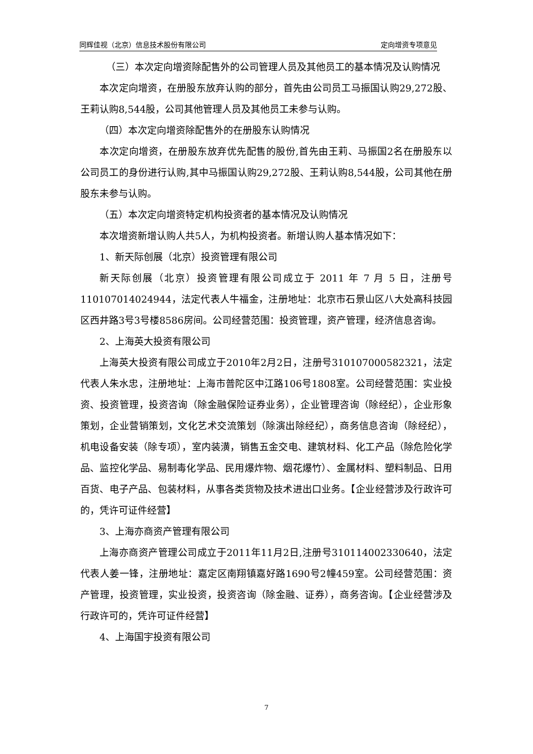同辉佳视（北京）信息技术股份有限公司 定向增资专项意见
（三）本次定向增资除配售外的公司管理人员及其他员工的基本情况及认购情况
本次定向增资，在册股东放弃认购的部分，首先由公司员工马振国认购29,272股、王莉认购8,544股，公司其他管理人员及其他员工未参与认购。
（四）本次定向增资除配售外的在册股东认购情况
本次定向增资，在册股东放弃优先配售的股份,首先由王莉、马振国2名在册股东以公司员工的身份进行认购,其中马振国认购29,272股、王莉认购8,544股，公司其他在册股东未参与认购。
（五）本次定向增资特定机构投资者的基本情况及认购情况
本次增资新增认购人共5人，为机构投资者。新增认购人基本情况如下：
1、新天际创展（北京）投资管理有限公司
新天际创展（北京）投资管理有限公司成立于 2011 年 7 月 5 日，注册号110107014024944，法定代表人牛福金，注册地址：北京市石景山区八大处高科技园区西井路3号3号楼8586房间。公司经营范围：投资管理，资产管理，经济信息咨询。
2、上海英大投资有限公司
上海英大投资有限公司成立于2010年2月2日，注册号310107000582321，法定代表人朱水忠，注册地址：上海市普陀区中江路106号1808室。公司经营范围：实业投资、投资管理，投资咨询（除金融保险证券业务），企业管理咨询（除经纪），企业形象策划，企业营销策划，文化艺术交流策划（除演出除经纪），商务信息咨询（除经纪），机电设备安装（除专项），室内装潢，销售五金交电、建筑材料、化工产品（除危险化学品、监控化学品、易制毒化学品、民用爆炸物、烟花爆竹）、金属材料、塑料制品、日用百货、电子产品、包装材料，从事各类货物及技术进出口业务。【企业经营涉及行政许可的，凭许可证件经营】
3、上海亦商资产管理有限公司
上海亦商资产管理公司成立于2011年11月2日,注册号310114002330640，法定代表人姜一锋，注册地址：嘉定区南翔镇嘉好路1690号2幢459室。公司经营范围：资产管理，投资管理，实业投资，投资咨询（除金融、证券），商务咨询。【企业经营涉及行政许可的，凭许可证件经营】
4、上海国宇投资有限公司
7